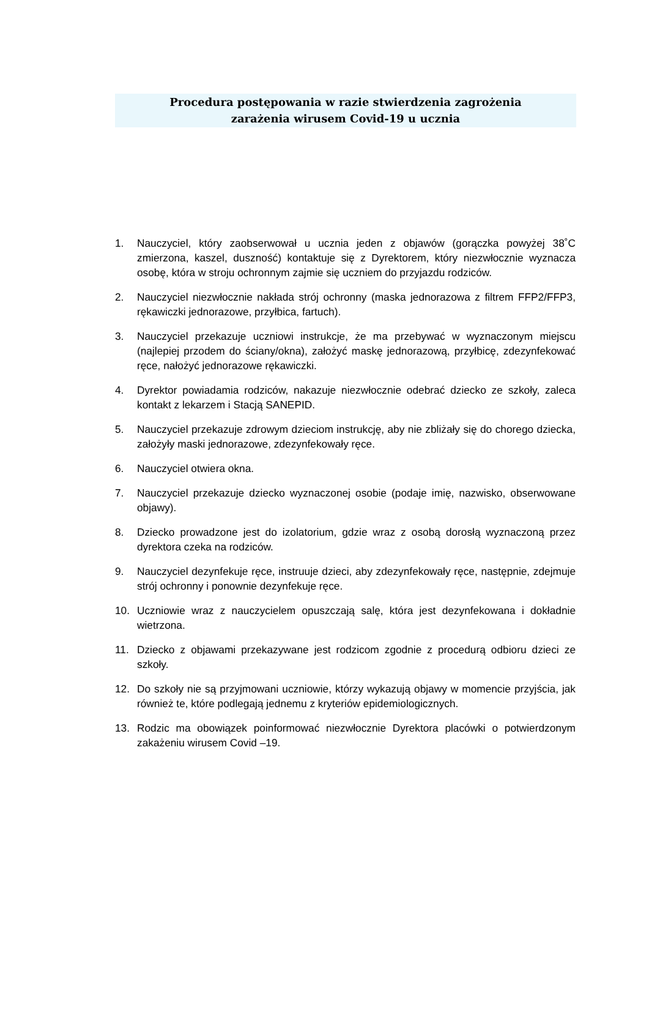Procedura postępowania w razie stwierdzenia zagrożenia
zarażenia wirusem Covid-19 u ucznia
1. Nauczyciel, który zaobserwował u ucznia jeden z objawów (gorączka powyżej 38˚C zmierzona, kaszel, duszność) kontaktuje się z Dyrektorem, który niezwłocznie wyznacza osobę, która w stroju ochronnym zajmie się uczniem do przyjazdu rodziców.
2. Nauczyciel niezwłocznie nakłada strój ochronny (maska jednorazowa z filtrem FFP2/FFP3, rękawiczki jednorazowe, przyłbica, fartuch).
3. Nauczyciel przekazuje uczniowi instrukcje, że ma przebywać w wyznaczonym miejscu (najlepiej przodem do ściany/okna), założyć maskę jednorazową, przyłbicę, zdezynfekować ręce, nałożyć jednorazowe rękawiczki.
4. Dyrektor powiadamia rodziców, nakazuje niezwłocznie odebrać dziecko ze szkoły, zaleca kontakt z lekarzem i Stacją SANEPID.
5. Nauczyciel przekazuje zdrowym dzieciom instrukcję, aby nie zbliżały się do chorego dziecka, założyły maski jednorazowe, zdezynfekowały ręce.
6. Nauczyciel otwiera okna.
7. Nauczyciel przekazuje dziecko wyznaczonej osobie (podaje imię, nazwisko, obserwowane objawy).
8. Dziecko prowadzone jest do izolatorium, gdzie wraz z osobą dorosłą wyznaczoną przez dyrektora czeka na rodziców.
9. Nauczyciel dezynfekuje ręce, instruuje dzieci, aby zdezynfekowały ręce, następnie, zdejmuje strój ochronny i ponownie dezynfekuje ręce.
10. Uczniowie wraz z nauczycielem opuszczają salę, która jest dezynfekowana i dokładnie wietrzona.
11. Dziecko z objawami przekazywane jest rodzicom zgodnie z procedurą odbioru dzieci ze szkoły.
12. Do szkoły nie są przyjmowani uczniowie, którzy wykazują objawy w momencie przyjścia, jak również te, które podlegają jednemu z kryteriów epidemiologicznych.
13. Rodzic ma obowiązek poinformować niezwłocznie Dyrektora placówki o potwierdzonym zakażeniu wirusem Covid –19.